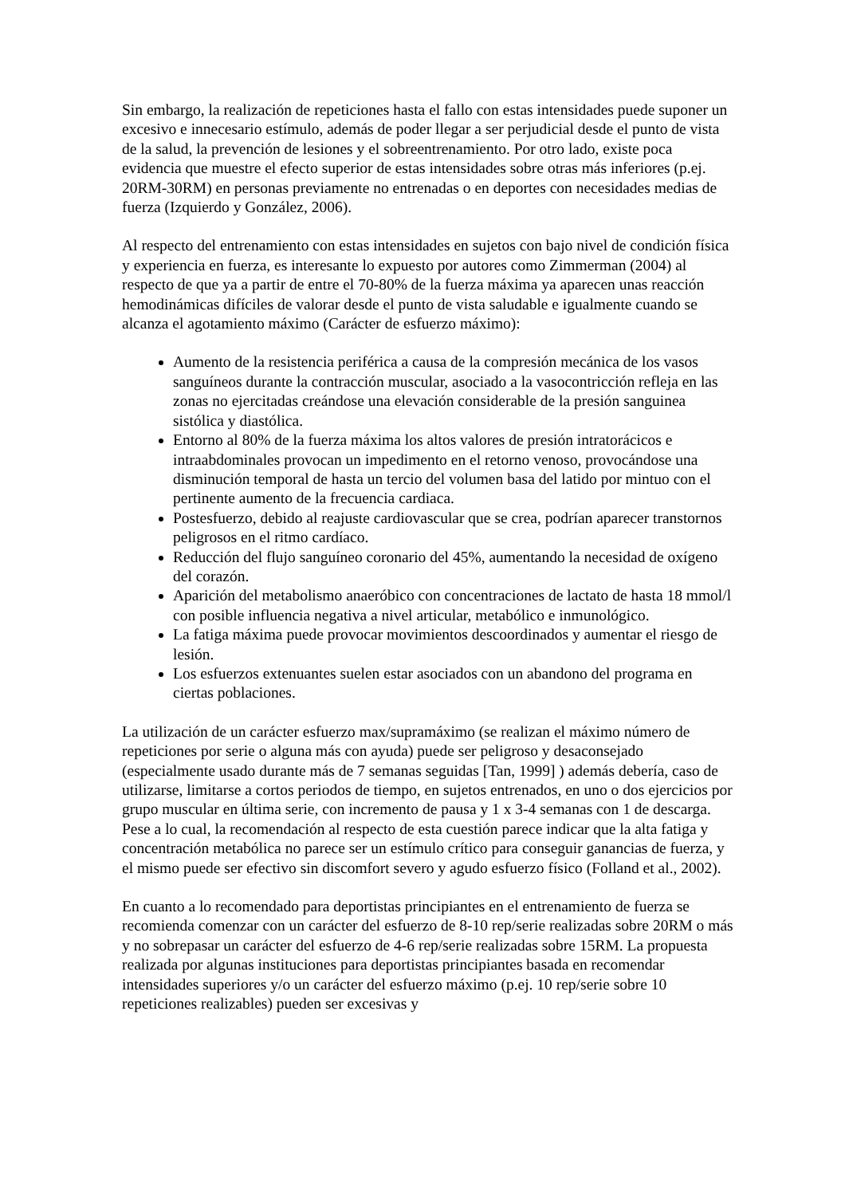Sin embargo, la realización de repeticiones hasta el fallo con estas intensidades puede suponer un excesivo e innecesario estímulo, además de poder llegar a ser perjudicial desde el punto de vista de la salud, la prevención de lesiones y el sobreentrenamiento. Por otro lado, existe poca evidencia que muestre el efecto superior de estas intensidades sobre otras más inferiores (p.ej. 20RM-30RM) en personas previamente no entrenadas o en deportes con necesidades medias de fuerza (Izquierdo y González, 2006).
Al respecto del entrenamiento con estas intensidades en sujetos con bajo nivel de condición física y experiencia en fuerza, es interesante lo expuesto por autores como Zimmerman (2004) al respecto de que ya a partir de entre el 70-80% de la fuerza máxima ya aparecen unas reacción hemodinámicas difíciles de valorar desde el punto de vista saludable e igualmente cuando se alcanza el agotamiento máximo (Carácter de esfuerzo máximo):
Aumento de la resistencia periférica a causa de la compresión mecánica de los vasos sanguíneos durante la contracción muscular, asociado a la vasocontricción refleja en las zonas no ejercitadas creándose una elevación considerable de la presión sanguinea sistólica y diastólica.
Entorno al 80% de la fuerza máxima los altos valores de presión intratorácicos e intraabdominales provocan un impedimento en el retorno venoso, provocándose una disminución temporal de hasta un tercio del volumen basa del latido por mintuo con el pertinente aumento de la frecuencia cardiaca.
Postesfuerzo, debido al reajuste cardiovascular que se crea, podrían aparecer transtornos peligrosos en el ritmo cardíaco.
Reducción del flujo sanguíneo coronario del 45%, aumentando la necesidad de oxígeno del corazón.
Aparición del metabolismo anaeróbico con concentraciones de lactato de hasta 18 mmol/l con posible influencia negativa a nivel articular, metabólico e inmunológico.
La fatiga máxima puede provocar movimientos descoordinados y aumentar el riesgo de lesión.
Los esfuerzos extenuantes suelen estar asociados con un abandono del programa en ciertas poblaciones.
La utilización de un carácter esfuerzo max/supramáximo (se realizan el máximo número de repeticiones por serie o alguna más con ayuda) puede ser peligroso y desaconsejado (especialmente usado durante más de 7 semanas seguidas [Tan, 1999] ) además debería, caso de utilizarse, limitarse a cortos periodos de tiempo, en sujetos entrenados, en uno o dos ejercicios por grupo muscular en última serie, con incremento de pausa y 1 x 3-4 semanas con 1 de descarga. Pese a lo cual, la recomendación al respecto de esta cuestión parece indicar que la alta fatiga y concentración metabólica no parece ser un estímulo crítico para conseguir ganancias de fuerza, y el mismo puede ser efectivo sin discomfort severo y agudo esfuerzo físico (Folland et al., 2002).
En cuanto a lo recomendado para deportistas principiantes en el entrenamiento de fuerza se recomienda comenzar con un carácter del esfuerzo de 8-10 rep/serie realizadas sobre 20RM o más y no sobrepasar un carácter del esfuerzo de 4-6 rep/serie realizadas sobre 15RM. La propuesta realizada por algunas instituciones para deportistas principiantes basada en recomendar intensidades superiores y/o un carácter del esfuerzo máximo (p.ej. 10 rep/serie sobre 10 repeticiones realizables) pueden ser excesivas y